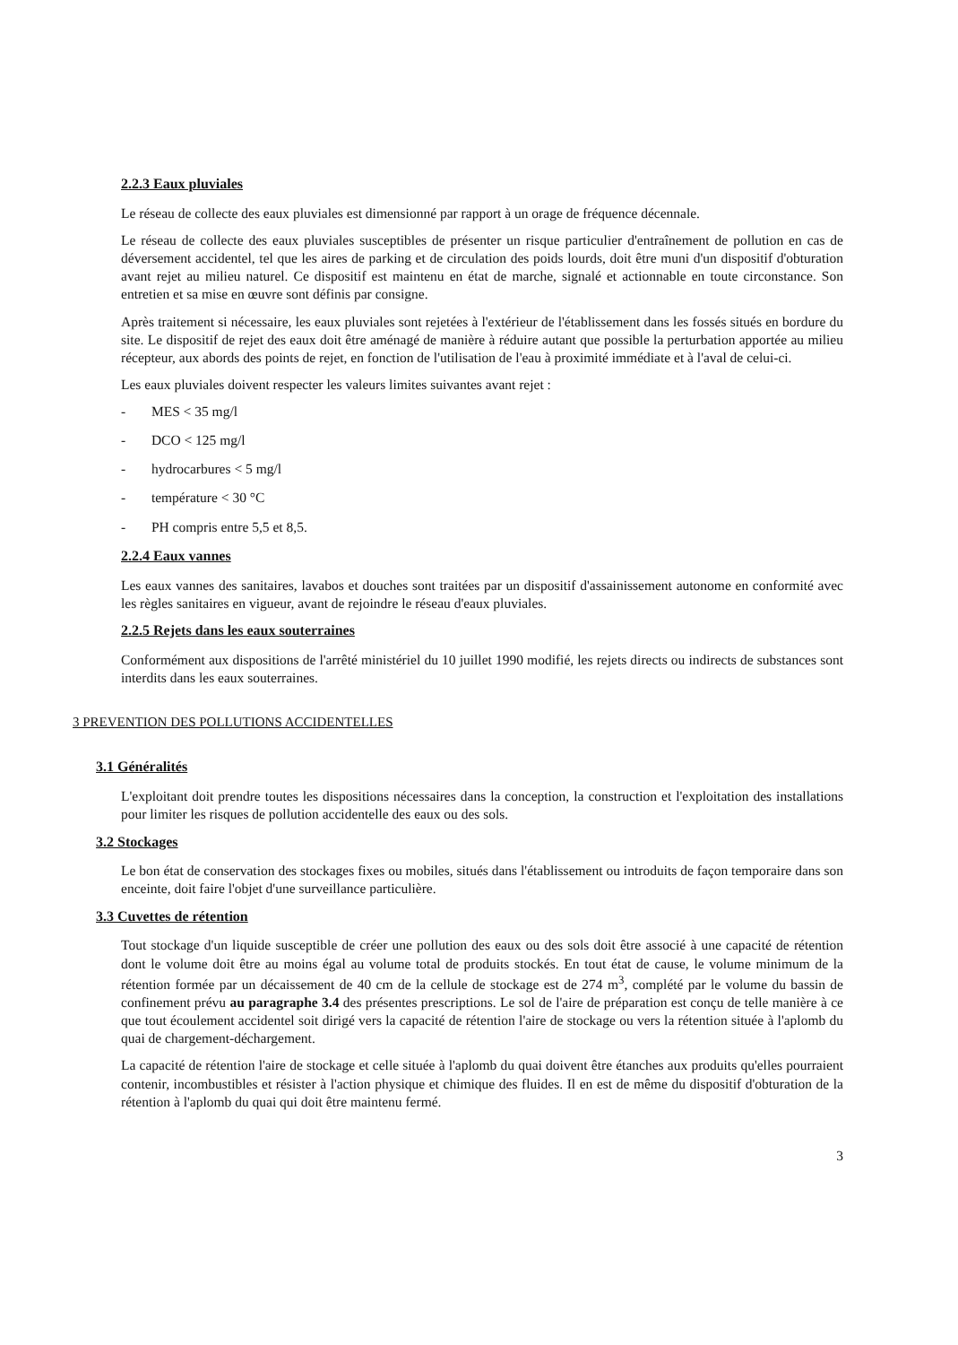2.2.3 Eaux pluviales
Le réseau de collecte des eaux pluviales est dimensionné par rapport à un orage de fréquence décennale.
Le réseau de collecte des eaux pluviales susceptibles de présenter un risque particulier d'entraînement de pollution en cas de déversement accidentel, tel que les aires de parking et de circulation des poids lourds, doit être muni d'un dispositif d'obturation avant rejet au milieu naturel. Ce dispositif est maintenu en état de marche, signalé et actionnable en toute circonstance. Son entretien et sa mise en œuvre sont définis par consigne.
Après traitement si nécessaire, les eaux pluviales sont rejetées à l'extérieur de l'établissement dans les fossés situés en bordure du site. Le dispositif de rejet des eaux doit être aménagé de manière à réduire autant que possible la perturbation apportée au milieu récepteur, aux abords des points de rejet, en fonction de l'utilisation de l'eau à proximité immédiate et à l'aval de celui-ci.
Les eaux pluviales doivent respecter les valeurs limites suivantes avant rejet :
- MES < 35 mg/l
- DCO < 125 mg/l
- hydrocarbures < 5 mg/l
- température < 30 °C
- PH compris entre 5,5 et 8,5.
2.2.4 Eaux vannes
Les eaux vannes des sanitaires, lavabos et douches sont traitées par un dispositif d'assainissement autonome en conformité avec les règles sanitaires en vigueur, avant de rejoindre le réseau d'eaux pluviales.
2.2.5 Rejets dans les eaux souterraines
Conformément aux dispositions de l'arrêté ministériel du 10 juillet 1990 modifié, les rejets directs ou indirects de substances sont interdits dans les eaux souterraines.
3 PREVENTION DES POLLUTIONS ACCIDENTELLES
3.1 Généralités
L'exploitant doit prendre toutes les dispositions nécessaires dans la conception, la construction et l'exploitation des installations pour limiter les risques de pollution accidentelle des eaux ou des sols.
3.2 Stockages
Le bon état de conservation des stockages fixes ou mobiles, situés dans l'établissement ou introduits de façon temporaire dans son enceinte, doit faire l'objet d'une surveillance particulière.
3.3 Cuvettes de rétention
Tout stockage d'un liquide susceptible de créer une pollution des eaux ou des sols doit être associé à une capacité de rétention dont le volume doit être au moins égal au volume total de produits stockés. En tout état de cause, le volume minimum de la rétention formée par un décaissement de 40 cm de la cellule de stockage est de 274 m<sup>3</sup>, complété par le volume du bassin de confinement prévu au paragraphe 3.4 des présentes prescriptions. Le sol de l'aire de préparation est conçu de telle manière à ce que tout écoulement accidentel soit dirigé vers la capacité de rétention l'aire de stockage ou vers la rétention située à l'aplomb du quai de chargement-déchargement.
La capacité de rétention l'aire de stockage et celle située à l'aplomb du quai doivent être étanches aux produits qu'elles pourraient contenir, incombustibles et résister à l'action physique et chimique des fluides. Il en est de même du dispositif d'obturation de la rétention à l'aplomb du quai qui doit être maintenu fermé.
3